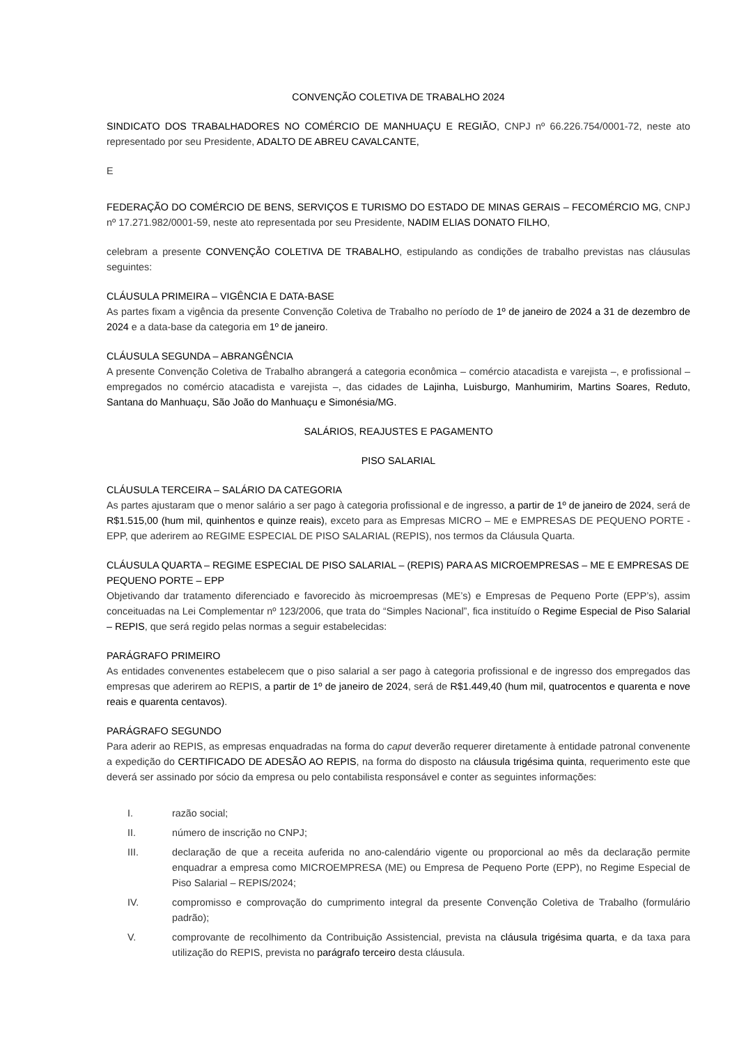CONVENÇÃO COLETIVA DE TRABALHO 2024
SINDICATO DOS TRABALHADORES NO COMÉRCIO DE MANHUAÇU E REGIÃO, CNPJ nº 66.226.754/0001-72, neste ato representado por seu Presidente, ADALTO DE ABREU CAVALCANTE,
E
FEDERAÇÃO DO COMÉRCIO DE BENS, SERVIÇOS E TURISMO DO ESTADO DE MINAS GERAIS – FECOMÉRCIO MG, CNPJ nº 17.271.982/0001-59, neste ato representada por seu Presidente, NADIM ELIAS DONATO FILHO,
celebram a presente CONVENÇÃO COLETIVA DE TRABALHO, estipulando as condições de trabalho previstas nas cláusulas seguintes:
CLÁUSULA PRIMEIRA – VIGÊNCIA E DATA-BASE
As partes fixam a vigência da presente Convenção Coletiva de Trabalho no período de 1º de janeiro de 2024 a 31 de dezembro de 2024 e a data-base da categoria em 1º de janeiro.
CLÁUSULA SEGUNDA – ABRANGÊNCIA
A presente Convenção Coletiva de Trabalho abrangerá a categoria econômica – comércio atacadista e varejista –, e profissional – empregados no comércio atacadista e varejista –, das cidades de Lajinha, Luisburgo, Manhumirim, Martins Soares, Reduto, Santana do Manhuaçu, São João do Manhuaçu e Simonésia/MG.
SALÁRIOS, REAJUSTES E PAGAMENTO
PISO SALARIAL
CLÁUSULA TERCEIRA – SALÁRIO DA CATEGORIA
As partes ajustaram que o menor salário a ser pago à categoria profissional e de ingresso, a partir de 1º de janeiro de 2024, será de R$1.515,00 (hum mil, quinhentos e quinze reais), exceto para as Empresas MICRO – ME e EMPRESAS DE PEQUENO PORTE -EPP, que aderirem ao REGIME ESPECIAL DE PISO SALARIAL (REPIS), nos termos da Cláusula Quarta.
CLÁUSULA QUARTA – REGIME ESPECIAL DE PISO SALARIAL – (REPIS) PARA AS MICROEMPRESAS – ME E EMPRESAS DE PEQUENO PORTE – EPP
Objetivando dar tratamento diferenciado e favorecido às microempresas (ME’s) e Empresas de Pequeno Porte (EPP’s), assim conceituadas na Lei Complementar nº 123/2006, que trata do “Simples Nacional”, fica instituído o Regime Especial de Piso Salarial – REPIS, que será regido pelas normas a seguir estabelecidas:
PARÁGRAFO PRIMEIRO
As entidades convenentes estabelecem que o piso salarial a ser pago à categoria profissional e de ingresso dos empregados das empresas que aderirem ao REPIS, a partir de 1º de janeiro de 2024, será de R$1.449,40 (hum mil, quatrocentos e quarenta e nove reais e quarenta centavos).
PARÁGRAFO SEGUNDO
Para aderir ao REPIS, as empresas enquadradas na forma do caput deverão requerer diretamente à entidade patronal convenente a expedição do CERTIFICADO DE ADESÃO AO REPIS, na forma do disposto na cláusula trigésima quinta, requerimento este que deverá ser assinado por sócio da empresa ou pelo contabilista responsável e conter as seguintes informações:
I. razão social;
II. número de inscrição no CNPJ;
III. declaração de que a receita auferida no ano-calendário vigente ou proporcional ao mês da declaração permite enquadrar a empresa como MICROEMPRESA (ME) ou Empresa de Pequeno Porte (EPP), no Regime Especial de Piso Salarial – REPIS/2024;
IV. compromisso e comprovação do cumprimento integral da presente Convenção Coletiva de Trabalho (formulário padrão);
V. comprovante de recolhimento da Contribuição Assistencial, prevista na cláusula trigésima quarta, e da taxa para utilização do REPIS, prevista no parágrafo terceiro desta cláusula.